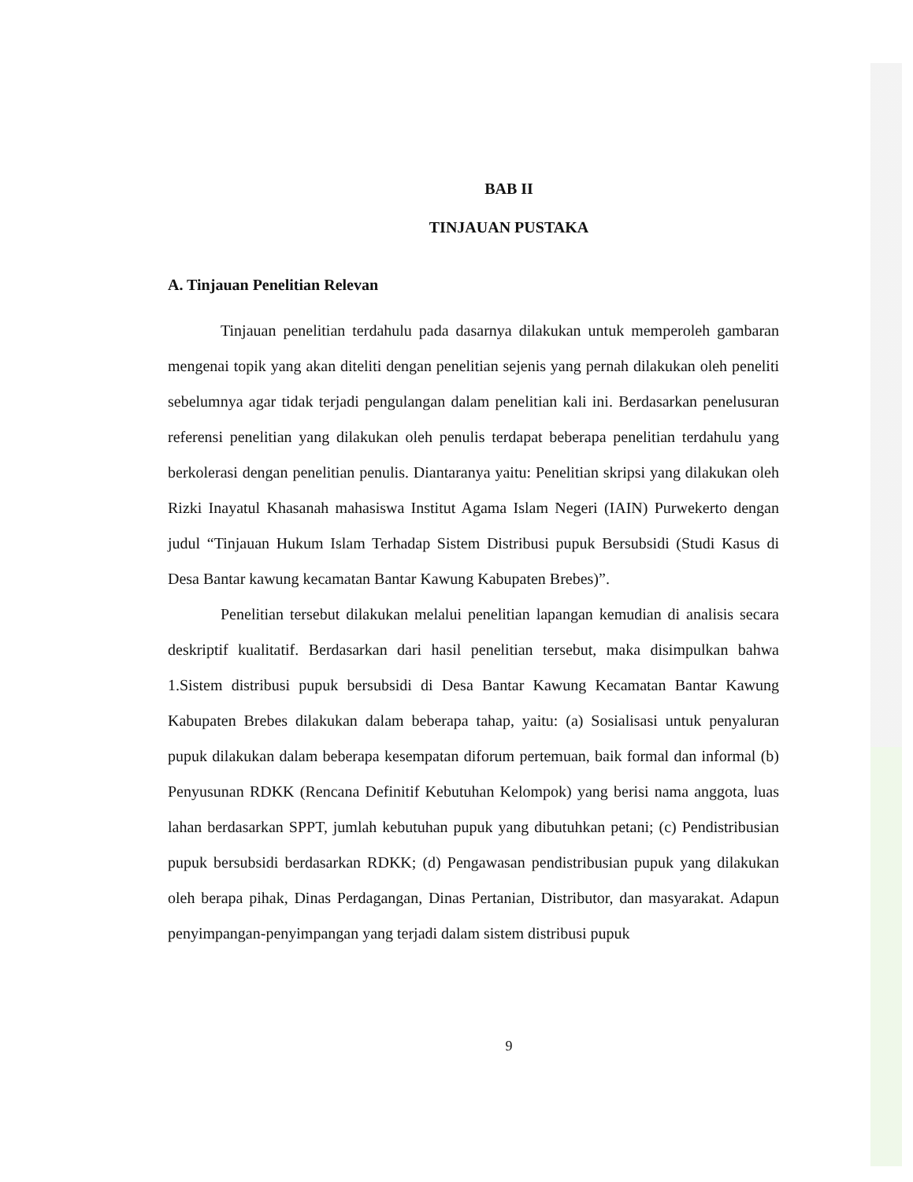BAB II
TINJAUAN PUSTAKA
A. Tinjauan Penelitian Relevan
Tinjauan penelitian terdahulu pada dasarnya dilakukan untuk memperoleh gambaran mengenai topik yang akan diteliti dengan penelitian sejenis yang pernah dilakukan oleh peneliti sebelumnya agar tidak terjadi pengulangan dalam penelitian kali ini. Berdasarkan penelusuran referensi penelitian yang dilakukan oleh penulis terdapat beberapa penelitian terdahulu yang berkolerasi dengan penelitian penulis. Diantaranya yaitu: Penelitian skripsi yang dilakukan oleh Rizki Inayatul Khasanah mahasiswa Institut Agama Islam Negeri (IAIN) Purwekerto dengan judul “Tinjauan Hukum Islam Terhadap Sistem Distribusi pupuk Bersubsidi (Studi Kasus di Desa Bantar kawung kecamatan Bantar Kawung Kabupaten Brebes)”.
Penelitian tersebut dilakukan melalui penelitian lapangan kemudian di analisis secara deskriptif kualitatif. Berdasarkan dari hasil penelitian tersebut, maka disimpulkan bahwa 1.Sistem distribusi pupuk bersubsidi di Desa Bantar Kawung Kecamatan Bantar Kawung Kabupaten Brebes dilakukan dalam beberapa tahap, yaitu: (a) Sosialisasi untuk penyaluran pupuk dilakukan dalam beberapa kesempatan diforum pertemuan, baik formal dan informal (b) Penyusunan RDKK (Rencana Definitif Kebutuhan Kelompok) yang berisi nama anggota, luas lahan berdasarkan SPPT, jumlah kebutuhan pupuk yang dibutuhkan petani; (c) Pendistribusian pupuk bersubsidi berdasarkan RDKK; (d) Pengawasan pendistribusian pupuk yang dilakukan oleh berapa pihak, Dinas Perdagangan, Dinas Pertanian, Distributor, dan masyarakat. Adapun penyimpangan-penyimpangan yang terjadi dalam sistem distribusi pupuk
9